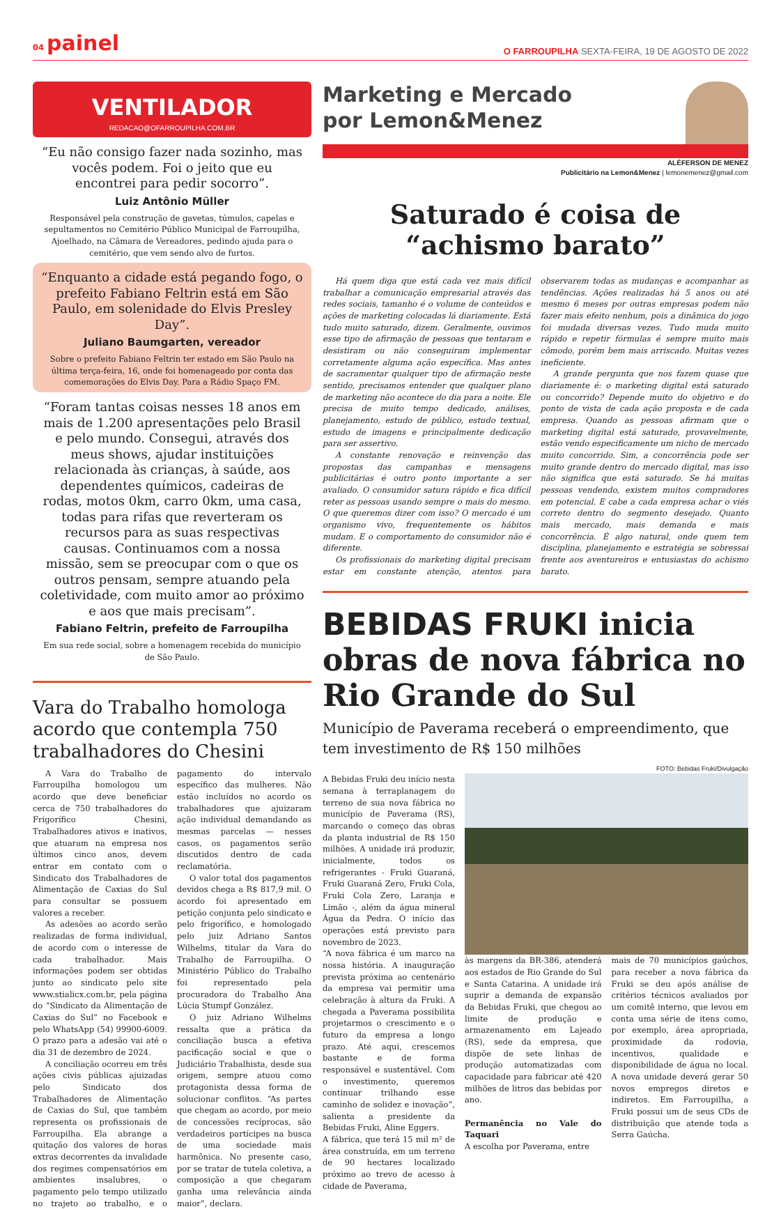04 painel
O FARROUPILHA SEXTA-FEIRA, 19 DE AGOSTO DE 2022
VENTILADOR
REDACAO@OFARROUPILHA.COM.BR
“Eu não consigo fazer nada sozinho, mas vocês podem. Foi o jeito que eu encontrei para pedir socorro”.
Luiz Antônio Müller
Responsável pela construção de gavetas, túmulos, capelas e sepultamentos no Cemitério Público Municipal de Farroupilha, Ajoelhado, na Câmara de Vereadores, pedindo ajuda para o cemitério, que vem sendo alvo de furtos.
“Enquanto a cidade está pegando fogo, o prefeito Fabiano Feltrin está em São Paulo, em solenidade do Elvis Presley Day”.
Juliano Baumgarten, vereador
Sobre o prefeito Fabiano Feltrin ter estado em São Paulo na última terça-feira, 16, onde foi homenageado por conta das comemorações do Elvis Day. Para a Rádio Spaço FM.
“Foram tantas coisas nesses 18 anos em mais de 1.200 apresentações pelo Brasil e pelo mundo. Consegui, através dos meus shows, ajudar instituições relacionada às crianças, à saúde, aos dependentes químicos, cadeiras de rodas, motos 0km, carro 0km, uma casa, todas para rifas que reverteram os recursos para as suas respectivas causas. Continuamos com a nossa missão, sem se preocupar com o que os outros pensam, sempre atuando pela coletividade, com muito amor ao próximo e aos que mais precisam”.
Fabiano Feltrin, prefeito de Farroupilha
Em sua rede social, sobre a homenagem recebida do município de São Paulo.
Vara do Trabalho homologa acordo que contempla 750 trabalhadores do Chesini
A Vara do Trabalho de Farroupilha homologou um acordo que deve beneficiar cerca de 750 trabalhadores do Frigorífico Chesini, Trabalhadores ativos e inativos, que atuaram na empresa nos últimos cinco anos, devem entrar em contato com o Sindicato dos Trabalhadores de Alimentação de Caxias do Sul para consultar se possuem valores a receber.
As adesões ao acordo serão realizadas de forma individual, de acordo com o interesse de cada trabalhador. Mais informações podem ser obtidas junto ao sindicato pelo site www.stialicx.com.br, pela página do “Sindicato da Alimentação de Caxias do Sul” no Facebook e pelo WhatsApp (54) 99900-6009. O prazo para a adesão vai até o dia 31 de dezembro de 2024.
A conciliação ocorreu em três ações civis públicas ajuizadas pelo Sindicato dos Trabalhadores de Alimentação de Caxias do Sul, que também representa os profissionais de Farroupilha. Ela abrange a quitação dos valores de horas extras decorrentes da invalidade dos regimes compensatórios em ambientes insalubres, o pagamento pelo tempo utilizado no trajeto ao trabalho, e o pagamento do intervalo específico das mulheres. Não estão incluídos no acordo os trabalhadores que ajuizaram ação individual demandando as mesmas parcelas — nesses casos, os pagamentos serão discutidos dentro de cada reclamatória.
O valor total dos pagamentos devidos chega a R$ 817,9 mil. O acordo foi apresentado em petição conjunta pelo sindicato e pelo frigorífico, e homologado pelo juiz Adriano Santos Wilhelms, titular da Vara do Trabalho de Farroupilha. O Ministério Público do Trabalho foi representado pela procuradora do Trabalho Ana Lúcia Stumpf González.
O juiz Adriano Wilhelms ressalta que a prática da conciliação busca a efetiva pacificação social e que o Judiciário Trabalhista, desde sua origem, sempre atuou como protagonista dessa forma de solucionar conflitos. “As partes que chegam ao acordo, por meio de concessões recíprocas, são verdadeiros partícipes na busca de uma sociedade mais harmônica. No presente caso, por se tratar de tutela coletiva, a composição a que chegaram ganha uma relevância ainda maior”, declara.
Marketing e Mercado
por Lemon&Menez
ALÉFERSON DE MENEZ
Publicitário na Lemon&Menez | lemonemenez@gmail.com
Saturado é coisa de “achismo barato”
Há quem diga que está cada vez mais difícil trabalhar a comunicação empresarial através das redes sociais, tamanho é o volume de conteúdos e ações de marketing colocadas lá diariamente. Está tudo muito saturado, dizem. Geralmente, ouvimos esse tipo de afirmação de pessoas que tentaram e desistiram ou não conseguiram implementar corretamente alguma ação específica. Mas antes de sacramentar qualquer tipo de afirmação neste sentido, precisamos entender que qualquer plano de marketing não acontece do dia para a noite. Ele precisa de muito tempo dedicado, análises, planejamento, estudo de público, estudo textual, estudo de imagens e principalmente dedicação para ser assertivo.
A constante renovação e reinvenção das propostas das campanhas e mensagens publicitárias é outro ponto importante a ser avaliado. O consumidor satura rápido e fica difícil reter as pessoas usando sempre o mais do mesmo. O que queremos dizer com isso? O mercado é um organismo vivo, frequentemente os hábitos mudam. E o comportamento do consumidor não é diferente.
Os profissionais do marketing digital precisam estar em constante atenção, atentos para observarem todas as mudanças e acompanhar as tendências. Ações realizadas há 5 anos ou até mesmo 6 meses por outras empresas podem não fazer mais efeito nenhum, pois a dinâmica do jogo foi mudada diversas vezes. Tudo muda muito rápido e repetir fórmulas é sempre muito mais cômodo, porém bem mais arriscado. Muitas vezes ineficiente.
A grande pergunta que nos fazem quase que diariamente é: o marketing digital está saturado ou concorrido? Depende muito do objetivo e do ponto de vista de cada ação proposta e de cada empresa. Quando as pessoas afirmam que o marketing digital está saturado, provavelmente, estão vendo especificamente um nicho de mercado muito concorrido. Sim, a concorrência pode ser muito grande dentro do mercado digital, mas isso não significa que está saturado. Se há muitas pessoas vendendo, existem muitos compradores em potencial. E cabe a cada empresa achar o viés correto dentro do segmento desejado. Quanto mais mercado, mais demanda e mais concorrência. É algo natural, onde quem tem disciplina, planejamento e estratégia se sobressai frente aos aventureiros e entusiastas do achismo barato.
BEBIDAS FRUKI inicia obras de nova fábrica no Rio Grande do Sul
Município de Paverama receberá o empreendimento, que tem investimento de R$ 150 milhões
FOTO: Bebidas Fruki/Divulgação
A Bebidas Fruki deu início nesta semana à terraplanagem do terreno de sua nova fábrica no município de Paverama (RS), marcando o começo das obras da planta industrial de R$ 150 milhões. A unidade irá produzir, inicialmente, todos os refrigerantes - Fruki Guaraná, Fruki Guaraná Zero, Fruki Cola, Fruki Cola Zero, Laranja e Limão -, além da água mineral Água da Pedra. O início das operações está previsto para novembro de 2023.
“A nova fábrica é um marco na nossa história. A inauguração prevista próxima ao centenário da empresa vai permitir uma celebração à altura da Fruki. A chegada a Paverama possibilita projetarmos o crescimento e o futuro da empresa a longo prazo. Até aqui, crescemos bastante e de forma responsável e sustentável. Com o investimento, queremos continuar trilhando esse caminho de solidez e inovação”, salienta a presidente da Bebidas Fruki, Aline Eggers.
A fábrica, que terá 15 mil m² de área construída, em um terreno de 90 hectares localizado próximo ao trevo de acesso à cidade de Paverama,
às margens da BR-386, atenderá aos estados de Rio Grande do Sul e Santa Catarina. A unidade irá suprir a demanda de expansão da Bebidas Fruki, que chegou ao limite de produção e armazenamento em Lajeado (RS), sede da empresa, que dispõe de sete linhas de produção automatizadas com capacidade para fabricar até 420 milhões de litros das bebidas por ano.
Permanência no Vale do Taquari
A escolha por Paverama, entre
mais de 70 municípios gaúchos, para receber a nova fábrica da Fruki se deu após análise de critérios técnicos avaliados por um comitê interno, que levou em conta uma série de itens como, por exemplo, área apropriada, proximidade da rodovia, incentivos, qualidade e disponibilidade de água no local. A nova unidade deverá gerar 50 novos empregos diretos e indiretos. Em Farroupilha, a Fruki possui um de seus CDs de distribuição que atende toda a Serra Gaúcha.